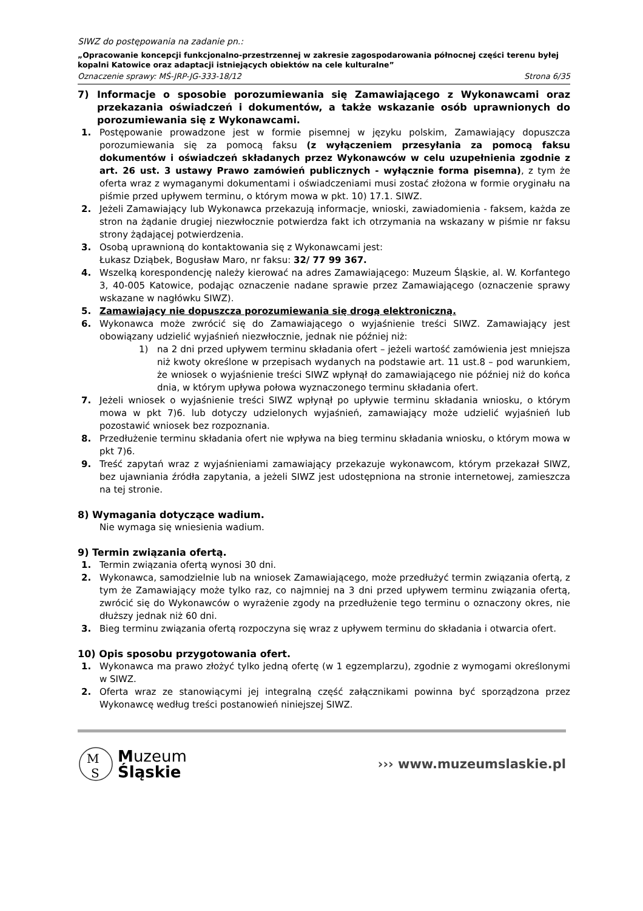SIWZ do postępowania na zadanie pn.:
„Opracowanie koncepcji funkcjonalno-przestrzennej w zakresie zagospodarowania północnej części terenu byłej kopalni Katowice oraz adaptacji istniejących obiektów na cele kulturalne”
Oznaczenie sprawy: MŚ-JRP-JG-333-18/12 Strona 6/35
7) Informacje o sposobie porozumiewania się Zamawiającego z Wykonawcami oraz przekazania oświadczeń i dokumentów, a także wskazanie osób uprawnionych do porozumiewania się z Wykonawcami.
1. Postępowanie prowadzone jest w formie pisemnej w języku polskim, Zamawiający dopuszcza porozumiewania się za pomocą faksu (z wyłączeniem przesyłania za pomocą faksu dokumentów i oświadczeń składanych przez Wykonawców w celu uzupełnienia zgodnie z art. 26 ust. 3 ustawy Prawo zamówień publicznych - wyłącznie forma pisemna), z tym że oferta wraz z wymaganymi dokumentami i oświadczeniami musi zostać złożona w formie oryginału na piśmie przed upływem terminu, o którym mowa w pkt. 10) 17.1. SIWZ.
2. Jeżeli Zamawiający lub Wykonawca przekazują informacje, wnioski, zawiadomienia - faksem, każda ze stron na żądanie drugiej niezwłocznie potwierdza fakt ich otrzymania na wskazany w piśmie nr faksu strony żądającej potwierdzenia.
3. Osobą uprawnioną do kontaktowania się z Wykonawcami jest:
Łukasz Dziąbek, Bogusław Maro, nr faksu: 32/ 77 99 367.
4. Wszelką korespondencję należy kierować na adres Zamawiającego: Muzeum Śląskie, al. W. Korfantego 3, 40-005 Katowice, podając oznaczenie nadane sprawie przez Zamawiającego (oznaczenie sprawy wskazane w nagłówku SIWZ).
5. Zamawiający nie dopuszcza porozumiewania się drogą elektroniczną.
6. Wykonawca może zwrócić się do Zamawiającego o wyjaśnienie treści SIWZ. Zamawiający jest obowiązany udzielić wyjaśnień niezwłocznie, jednak nie później niż:
1) na 2 dni przed upływem terminu składania ofert – jeżeli wartość zamówienia jest mniejsza niż kwoty określone w przepisach wydanych na podstawie art. 11 ust.8 – pod warunkiem, że wniosek o wyjaśnienie treści SIWZ wpłynął do zamawiającego nie później niż do końca dnia, w którym upływa połowa wyznaczonego terminu składania ofert.
7. Jeżeli wniosek o wyjaśnienie treści SIWZ wpłynął po upływie terminu składania wniosku, o którym mowa w pkt 7)6. lub dotyczy udzielonych wyjaśnień, zamawiający może udzielić wyjaśnień lub pozostawić wniosek bez rozpoznania.
8. Przedłużenie terminu składania ofert nie wpływa na bieg terminu składania wniosku, o którym mowa w pkt 7)6.
9. Treść zapytań wraz z wyjaśnieniami zamawiający przekazuje wykonawcom, którym przekazał SIWZ, bez ujawniania źródła zapytania, a jeżeli SIWZ jest udostępniona na stronie internetowej, zamieszcza na tej stronie.
8) Wymagania dotyczące wadium.
Nie wymaga się wniesienia wadium.
9) Termin związania ofertą.
1. Termin związania ofertą wynosi 30 dni.
2. Wykonawca, samodzielnie lub na wniosek Zamawiającego, może przedłużyć termin związania ofertą, z tym że Zamawiający może tylko raz, co najmniej na 3 dni przed upływem terminu związania ofertą, zwrócić się do Wykonawców o wyrażenie zgody na przedłużenie tego terminu o oznaczony okres, nie dłuższy jednak niż 60 dni.
3. Bieg terminu związania ofertą rozpoczyna się wraz z upływem terminu do składania i otwarcia ofert.
10) Opis sposobu przygotowania ofert.
1. Wykonawca ma prawo złożyć tylko jedną ofertę (w 1 egzemplarzu), zgodnie z wymogami określonymi w SIWZ.
2. Oferta wraz ze stanowiącymi jej integralną część załącznikami powinna być sporządzona przez Wykonawcę według treści postanowień niniejszej SIWZ.
M
S
Muzeum
Śląskie
››› www.muzeumslaskie.pl